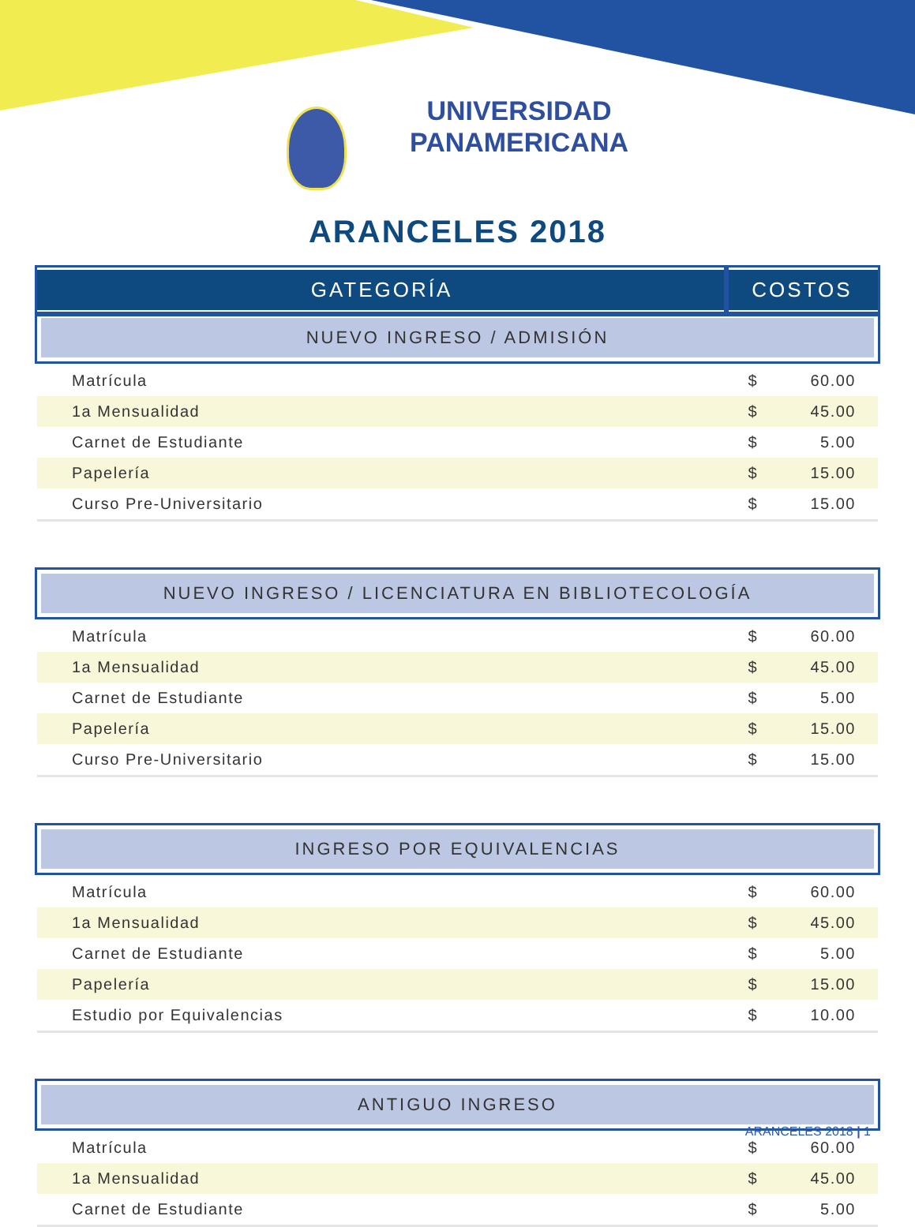UNIVERSIDAD
PANAMERICANA
ARANCELES 2018
| GATEGORÍA | COSTOS | |
| --- | --- | --- |
| NUEVO INGRESO / ADMISIÓN | | |
| Matrícula | $ | 60.00 |
| 1a Mensualidad | $ | 45.00 |
| Carnet de Estudiante | $ | 5.00 |
| Papelería | $ | 15.00 |
| Curso Pre-Universitario | $ | 15.00 |
| NUEVO INGRESO / LICENCIATURA EN BIBLIOTECOLOGÍA | | |
| Matrícula | $ | 60.00 |
| 1a Mensualidad | $ | 45.00 |
| Carnet de Estudiante | $ | 5.00 |
| Papelería | $ | 15.00 |
| Curso Pre-Universitario | $ | 15.00 |
| INGRESO POR EQUIVALENCIAS | | |
| Matrícula | $ | 60.00 |
| 1a Mensualidad | $ | 45.00 |
| Carnet de Estudiante | $ | 5.00 |
| Papelería | $ | 15.00 |
| Estudio por Equivalencias | $ | 10.00 |
| ANTIGUO INGRESO | | |
| Matrícula | $ | 60.00 |
| 1a Mensualidad | $ | 45.00 |
| Carnet de Estudiante | $ | 5.00 |
ARANCELES 2018 | 1